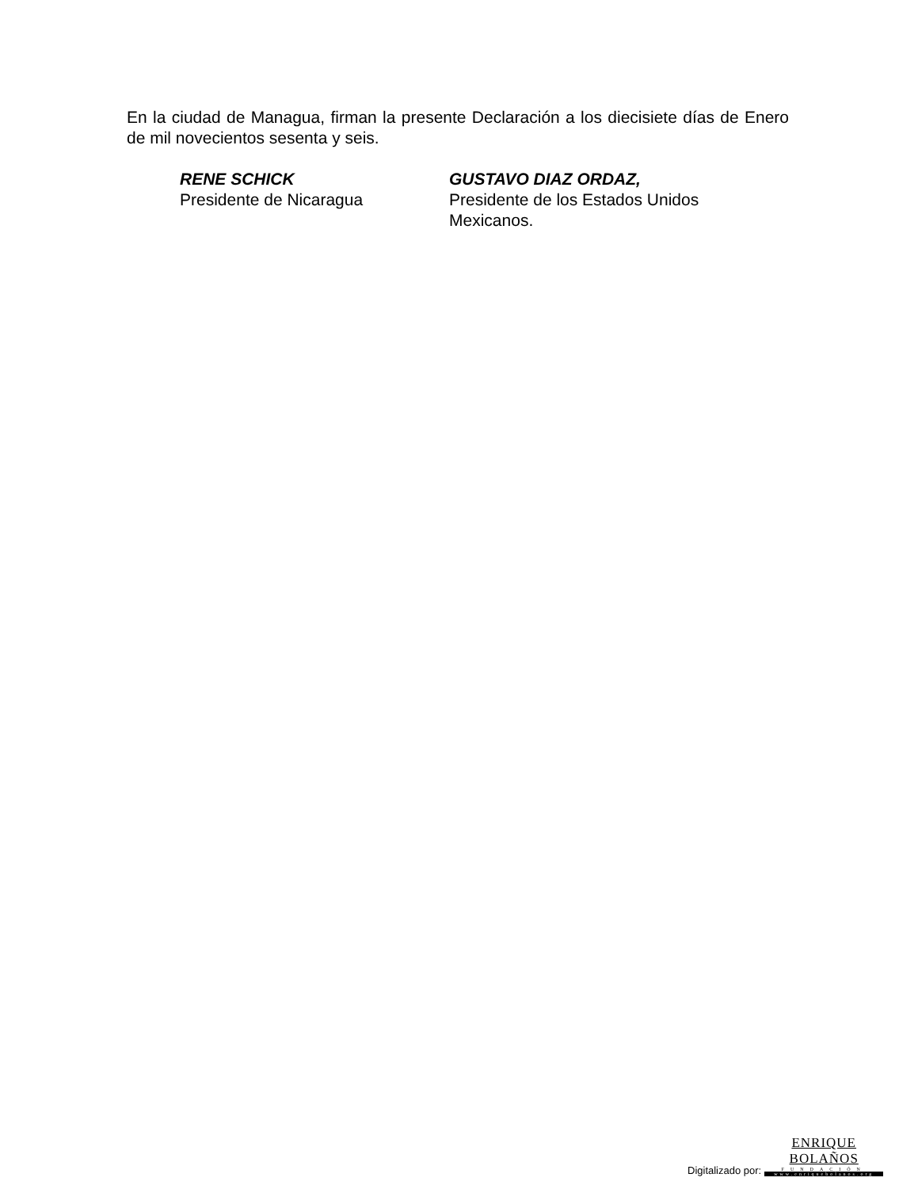En la ciudad de Managua, firman la presente Declaración a los diecisiete días de Enero de mil novecientos sesenta y seis.
RENE SCHICK
Presidente de Nicaragua
GUSTAVO DIAZ ORDAZ,
Presidente de los Estados Unidos Mexicanos.
Digitalizado por:
ENRIQUE BOLAÑOS
FUNDACIÓN
www.enriquebolanos.org